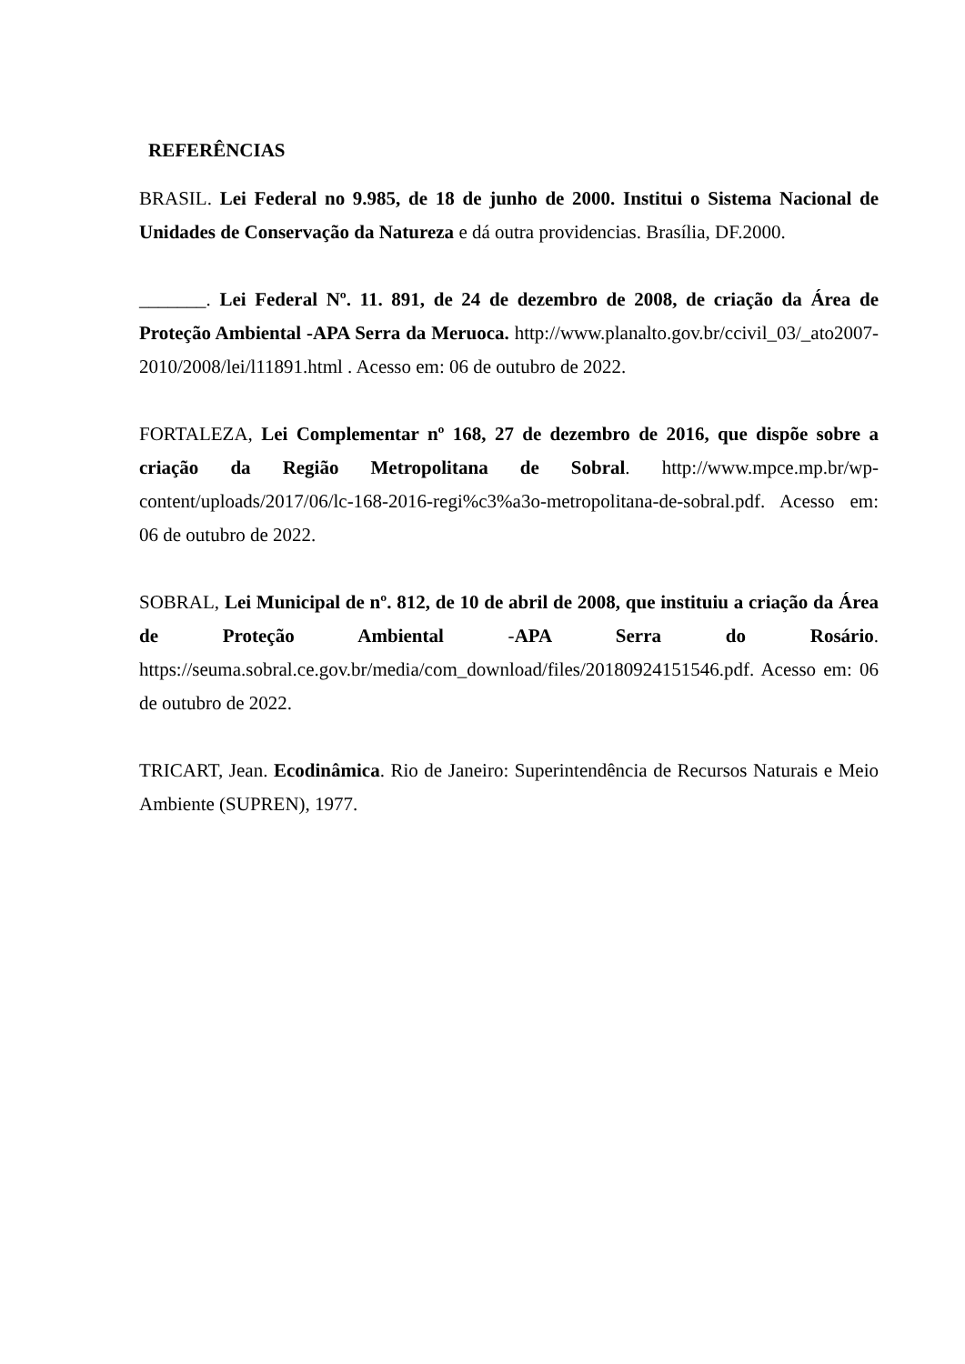REFERÊNCIAS
BRASIL. Lei Federal no 9.985, de 18 de junho de 2000. Institui o Sistema Nacional de Unidades de Conservação da Natureza e dá outra providencias. Brasília, DF.2000.
_______. Lei Federal Nº. 11. 891, de 24 de dezembro de 2008, de criação da Área de Proteção Ambiental -APA Serra da Meruoca. http://www.planalto.gov.br/ccivil_03/_ato2007-2010/2008/lei/l11891.html . Acesso em: 06 de outubro de 2022.
FORTALEZA, Lei Complementar nº 168, 27 de dezembro de 2016, que dispõe sobre a criação da Região Metropolitana de Sobral. http://www.mpce.mp.br/wp-content/uploads/2017/06/lc-168-2016-regi%c3%a3o-metropolitana-de-sobral.pdf. Acesso em: 06 de outubro de 2022.
SOBRAL, Lei Municipal de nº. 812, de 10 de abril de 2008, que instituiu a criação da Área de Proteção Ambiental -APA Serra do Rosário. https://seuma.sobral.ce.gov.br/media/com_download/files/20180924151546.pdf. Acesso em: 06 de outubro de 2022.
TRICART, Jean. Ecodinâmica. Rio de Janeiro: Superintendência de Recursos Naturais e Meio Ambiente (SUPREN), 1977.